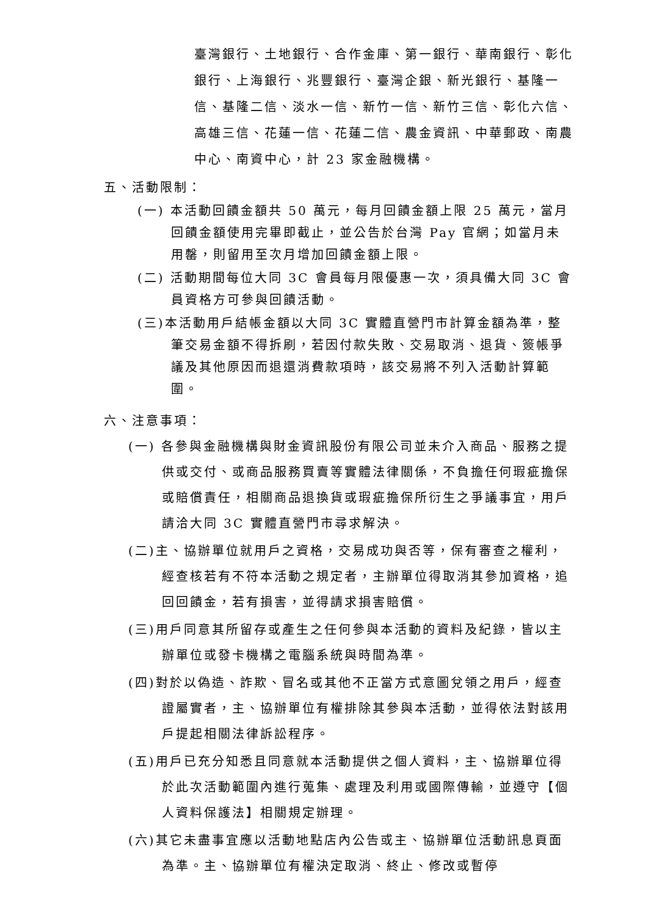臺灣銀行、土地銀行、合作金庫、第一銀行、華南銀行、彰化銀行、上海銀行、兆豐銀行、臺灣企銀、新光銀行、基隆一信、基隆二信、淡水一信、新竹一信、新竹三信、彰化六信、高雄三信、花蓮一信、花蓮二信、農金資訊、中華郵政、南農中心、南資中心，計 23 家金融機構。
五、活動限制：
(一) 本活動回饋金額共 50 萬元，每月回饋金額上限 25 萬元，當月回饋金額使用完畢即截止，並公告於台灣 Pay 官網；如當月未用罄，則留用至次月增加回饋金額上限。
(二) 活動期間每位大同 3C 會員每月限優惠一次，須具備大同 3C 會員資格方可參與回饋活動。
(三)本活動用戶結帳金額以大同 3C 實體直營門市計算金額為準，整筆交易金額不得拆刷，若因付款失敗、交易取消、退貨、簽帳爭議及其他原因而退還消費款項時，該交易將不列入活動計算範圍。
六、注意事項：
(一) 各參與金融機構與財金資訊股份有限公司並未介入商品、服務之提供或交付、或商品服務買賣等實體法律關係，不負擔任何瑕疵擔保或賠償責任，相關商品退換貨或瑕疵擔保所衍生之爭議事宜，用戶請洽大同 3C 實體直營門市尋求解決。
(二)主、協辦單位就用戶之資格，交易成功與否等，保有審查之權利，經查核若有不符本活動之規定者，主辦單位得取消其參加資格，追回回饋金，若有損害，並得請求損害賠償。
(三)用戶同意其所留存或產生之任何參與本活動的資料及紀錄，皆以主辦單位或發卡機構之電腦系統與時間為準。
(四)對於以偽造、詐欺、冒名或其他不正當方式意圖兌領之用戶，經查證屬實者，主、協辦單位有權排除其參與本活動，並得依法對該用戶提起相關法律訴訟程序。
(五)用戶已充分知悉且同意就本活動提供之個人資料，主、協辦單位得於此次活動範圍內進行蒐集、處理及利用或國際傳輸，並遵守【個人資料保護法】相關規定辦理。
(六)其它未盡事宜應以活動地點店內公告或主、協辦單位活動訊息頁面為準。主、協辦單位有權決定取消、終止、修改或暫停